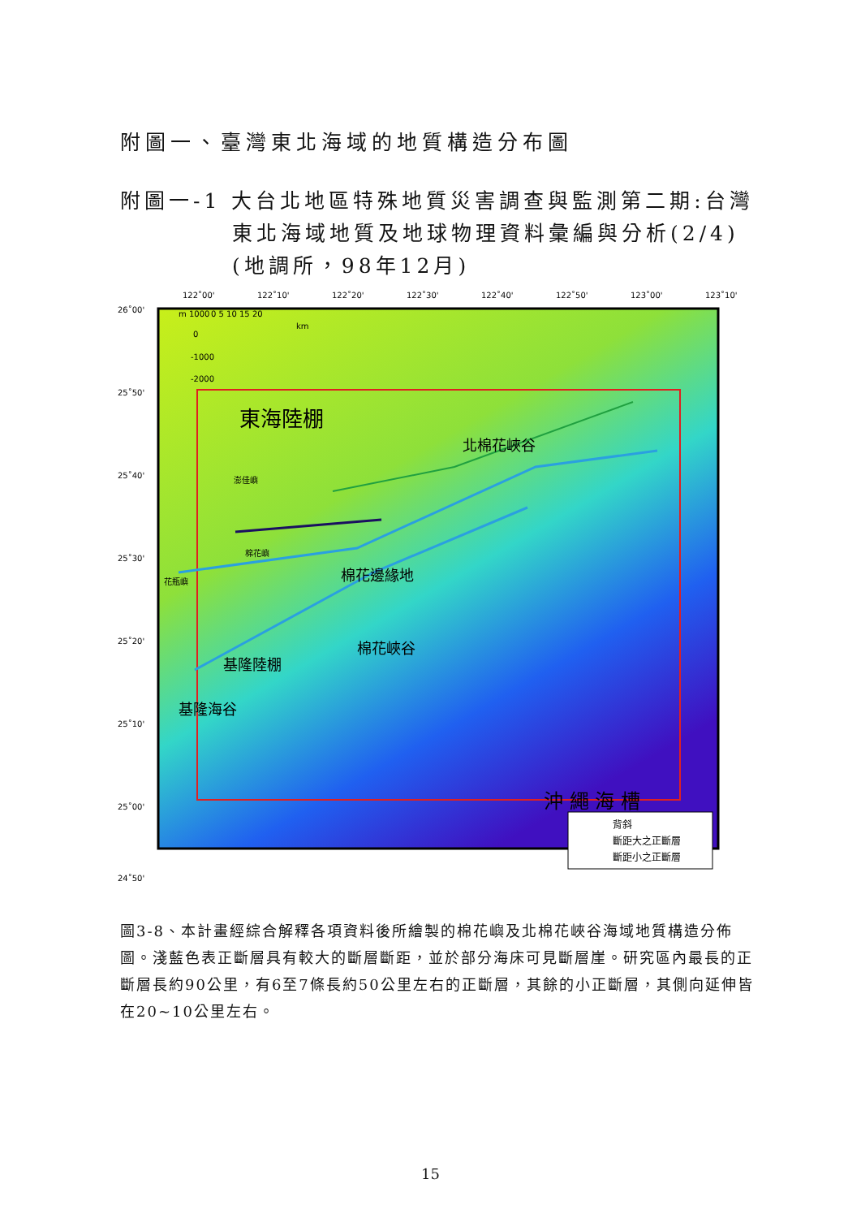附圖一、臺灣東北海域的地質構造分布圖
附圖一-1 大台北地區特殊地質災害調查與監測第二期:台灣
東北海域地質及地球物理資料彙編與分析(2/4)
(地調所，98年12月)
122˚00'
122˚10'
122˚20'
122˚30'
122˚40'
122˚50'
123˚00'
123˚10'
26˚00'
25˚50'
25˚40'
25˚30'
25˚20'
25˚10'
25˚00'
24˚50'
東海陸棚
沖 繩 海 槽
澎佳嶼
棉花嶼
花瓶嶼
北棉花峽谷
棉花邊緣地
基隆陸棚
基隆海谷
棉花峽谷
背斜
斷距大之正斷層
斷距小之正斷層
m 1000
0
-1000
-2000
0 5 10 15 20
km
圖3-8、本計畫經綜合解釋各項資料後所繪製的棉花嶼及北棉花峽谷海域地質構造分佈圖。淺藍色表正斷層具有較大的斷層斷距，並於部分海床可見斷層崖。研究區內最長的正斷層長約90公里，有6至7條長約50公里左右的正斷層，其餘的小正斷層，其側向延伸皆在20~10公里左右。
15